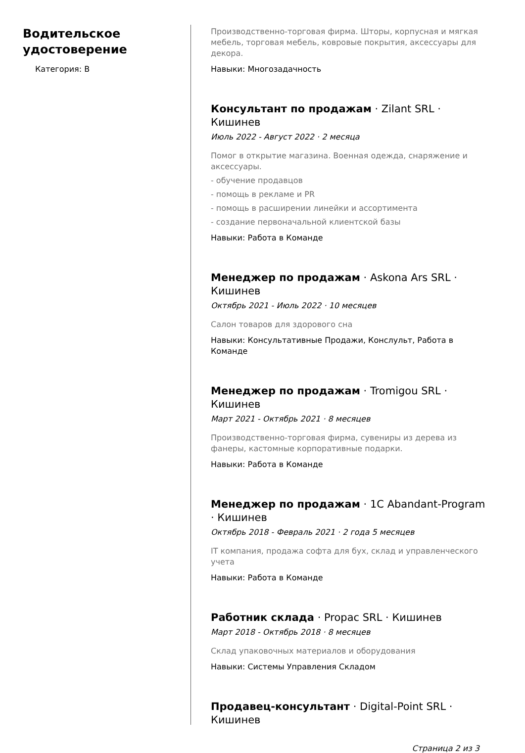Водительское удостоверение
Категория: B
Производственно-торговая фирма. Шторы, корпусная и мягкая мебель, торговая мебель, ковровые покрытия, аксессуары для декора.
Навыки: Многозадачность
Консультант по продажам · Zilant SRL · Кишинев
Июль 2022 - Август 2022 · 2 месяца
Помог в открытие магазина. Военная одежда, снаряжение и аксессуары.
- обучение продавцов
- помощь в рекламе и PR
- помощь в расширении линейки и ассортимента
- создание первоначальной клиентской базы
Навыки: Работа в Команде
Менеджер по продажам · Askona Ars SRL · Кишинев
Октябрь 2021 - Июль 2022 · 10 месяцев
Салон товаров для здорового сна
Навыки: Консультативные Продажи, Конслульт, Работа в Команде
Менеджер по продажам · Tromigou SRL · Кишинев
Март 2021 - Октябрь 2021 · 8 месяцев
Производственно-торговая фирма, сувениры из дерева из фанеры, кастомные корпоративные подарки.
Навыки: Работа в Команде
Менеджер по продажам · 1C Abandant-Program · Кишинев
Октябрь 2018 - Февраль 2021 · 2 года 5 месяцев
IT компания, продажа софта для бух, склад и управленческого учета
Навыки: Работа в Команде
Работник склада · Propac SRL · Кишинев
Март 2018 - Октябрь 2018 · 8 месяцев
Склад упаковочных материалов и оборудования
Навыки: Системы Управления Складом
Продавец-консультант · Digital-Point SRL · Кишинев
Страница 2 из 3